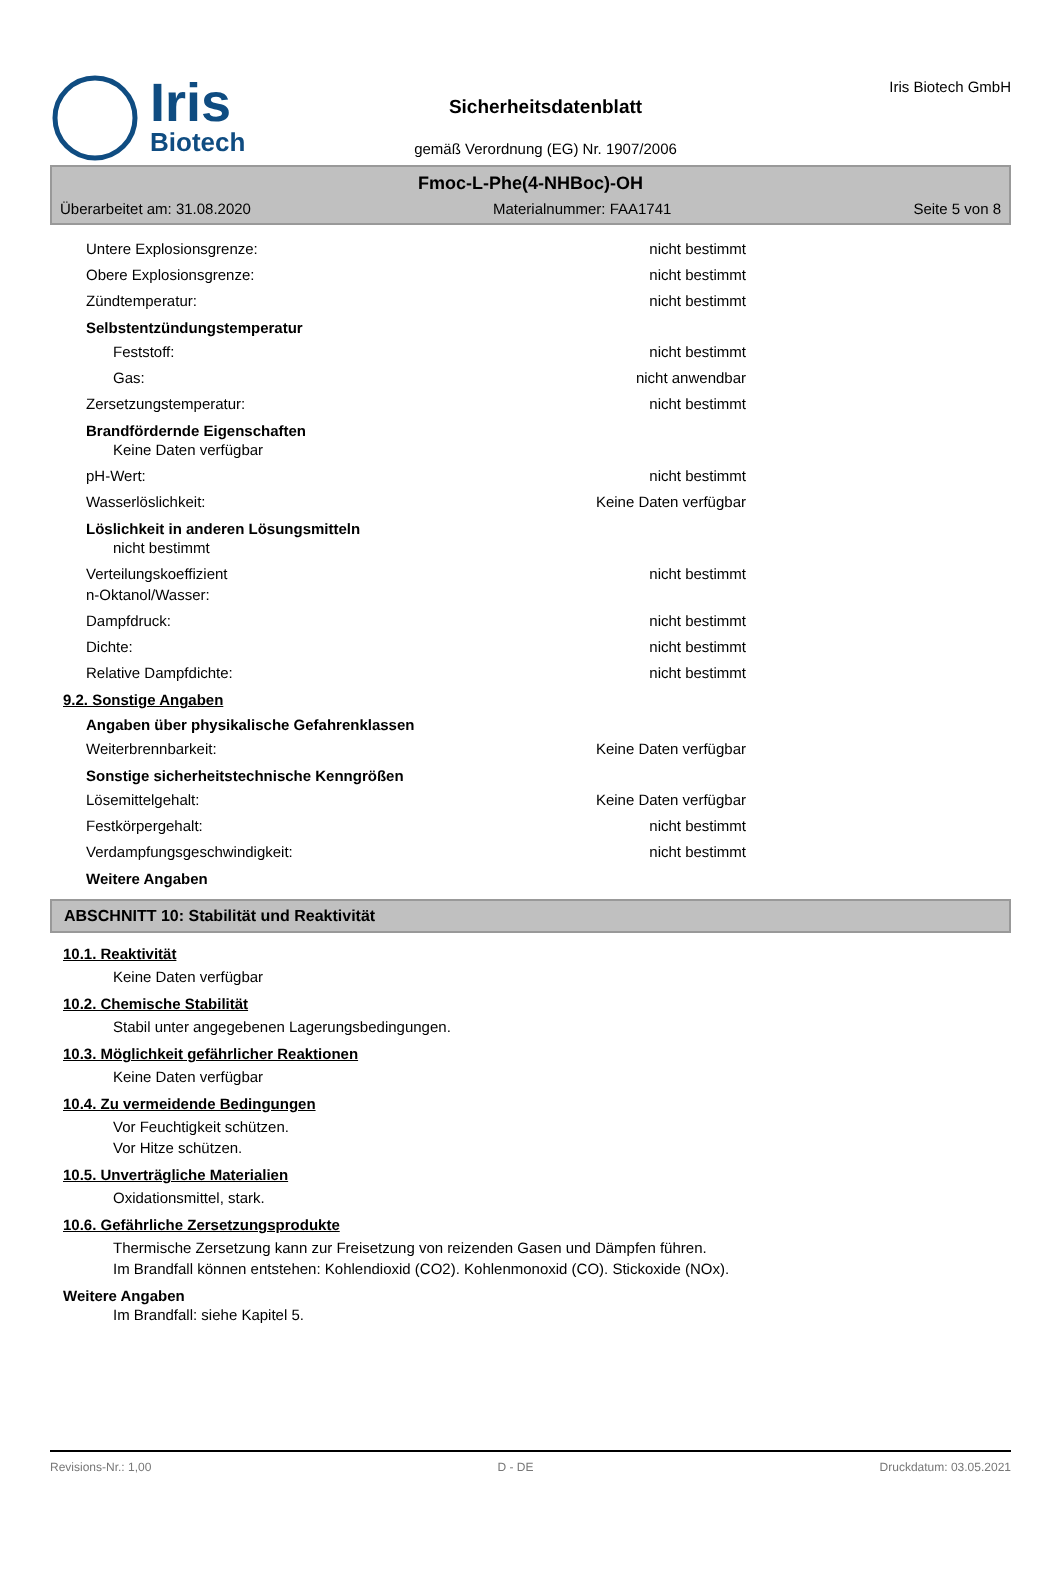Iris
Biotech
Sicherheitsdatenblatt
gemäß Verordnung (EG) Nr. 1907/2006
Iris Biotech GmbH
Fmoc-L-Phe(4-NHBoc)-OH
Überarbeitet am: 31.08.2020 Materialnummer: FAA1741 Seite 5 von 8
Untere Explosionsgrenze: nicht bestimmt
Obere Explosionsgrenze: nicht bestimmt
Zündtemperatur: nicht bestimmt
Selbstentzündungstemperatur
Feststoff: nicht bestimmt
Gas: nicht anwendbar
Zersetzungstemperatur: nicht bestimmt
Brandfördernde Eigenschaften
Keine Daten verfügbar
pH-Wert: nicht bestimmt
Wasserlöslichkeit: Keine Daten verfügbar
Löslichkeit in anderen Lösungsmitteln
nicht bestimmt
Verteilungskoeffizient
n-Oktanol/Wasser: nicht bestimmt
Dampfdruck: nicht bestimmt
Dichte: nicht bestimmt
Relative Dampfdichte: nicht bestimmt
9.2. Sonstige Angaben
Angaben über physikalische Gefahrenklassen
Weiterbrennbarkeit: Keine Daten verfügbar
Sonstige sicherheitstechnische Kenngrößen
Lösemittelgehalt: Keine Daten verfügbar
Festkörpergehalt: nicht bestimmt
Verdampfungsgeschwindigkeit: nicht bestimmt
Weitere Angaben
ABSCHNITT 10: Stabilität und Reaktivität
10.1. Reaktivität
Keine Daten verfügbar
10.2. Chemische Stabilität
Stabil unter angegebenen Lagerungsbedingungen.
10.3. Möglichkeit gefährlicher Reaktionen
Keine Daten verfügbar
10.4. Zu vermeidende Bedingungen
Vor Feuchtigkeit schützen.
Vor Hitze schützen.
10.5. Unverträgliche Materialien
Oxidationsmittel, stark.
10.6. Gefährliche Zersetzungsprodukte
Thermische Zersetzung kann zur Freisetzung von reizenden Gasen und Dämpfen führen.
Im Brandfall können entstehen: Kohlendioxid (CO2). Kohlenmonoxid (CO). Stickoxide (NOx).
Weitere Angaben
Im Brandfall: siehe Kapitel 5.
Revisions-Nr.: 1,00 D - DE Druckdatum: 03.05.2021